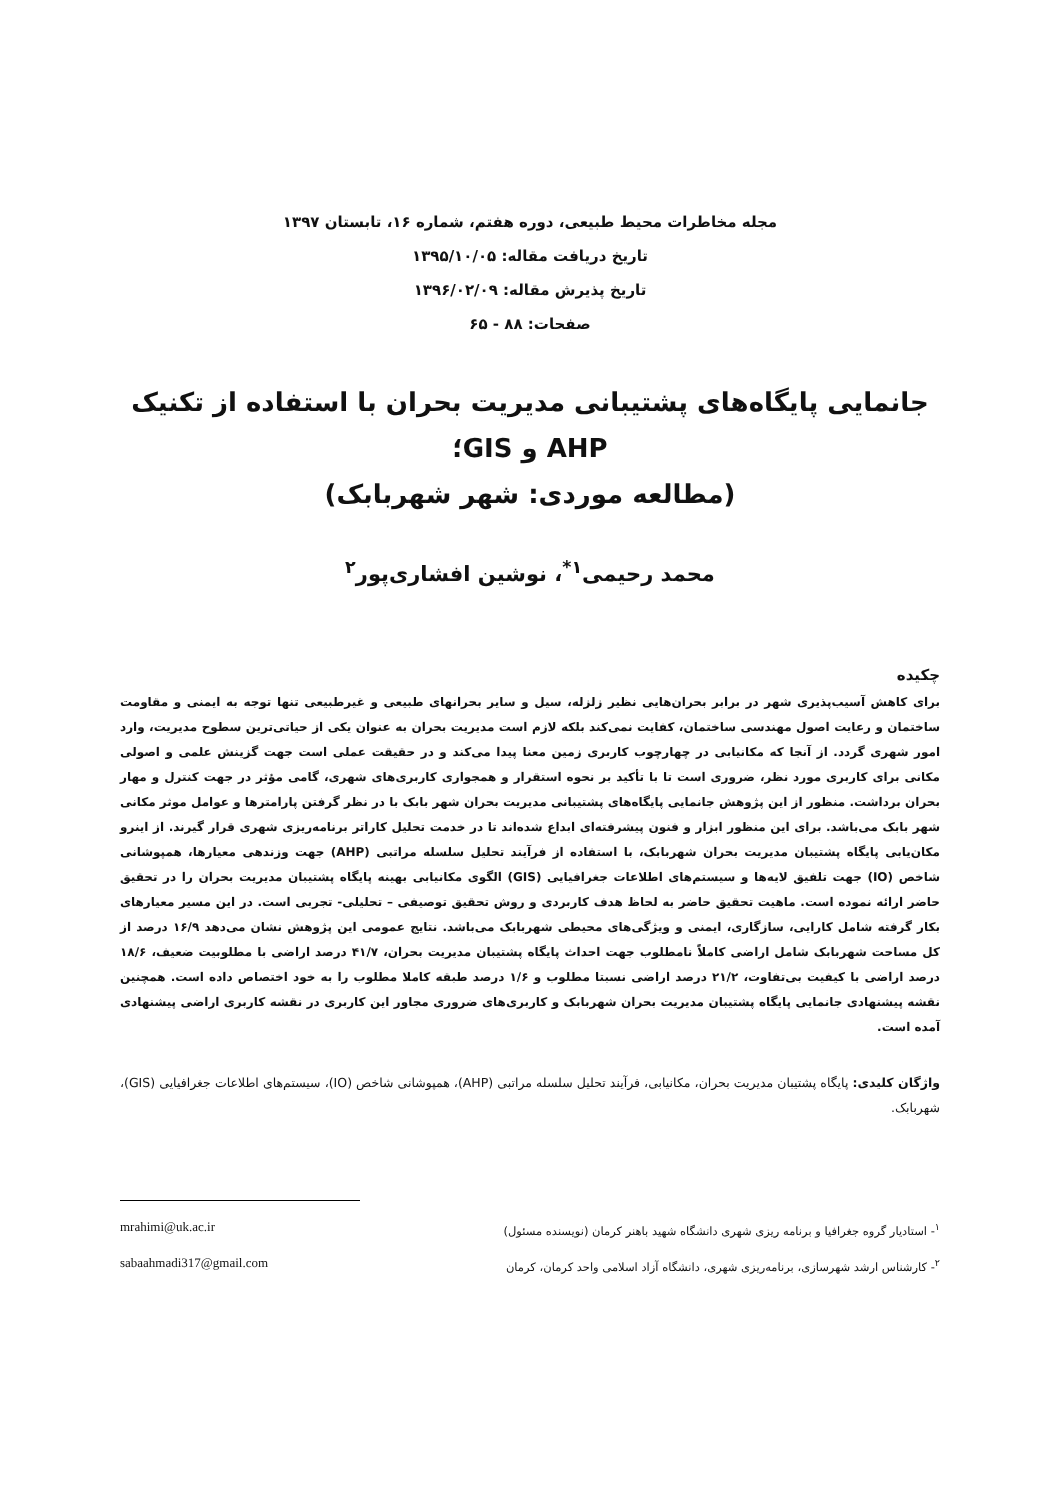مجله مخاطرات محیط طبیعی، دوره هفتم، شماره ۱۶، تابستان ۱۳۹۷
تاریخ دریافت مقاله: ۱۳۹۵/۱۰/۰۵
تاریخ پذیرش مقاله: ۱۳۹۶/۰۲/۰۹
صفحات: ۸۸ - ۶۵
جانمایی پایگاه‌های پشتیبانی مدیریت بحران با استفاده از تکنیک AHP و GIS؛
(مطالعه موردی: شهر شهربابک)
محمد رحیمی<sup>۱*</sup>، نوشین افشاری‌پور<sup>۲</sup>
چکیده
برای کاهش آسیب‌پذیری شهر در برابر بحران‌هایی نظیر زلزله، سیل و سایر بحرانهای طبیعی و غیرطبیعی تنها توجه به ایمنی و مقاومت ساختمان و رعایت اصول مهندسی ساختمان، کفایت نمی‌کند بلکه لازم است مدیریت بحران به عنوان یکی از حیاتی‌ترین سطوح مدیریت، وارد امور شهری گردد. از آنجا که مکانیابی در چهارچوب کاربری زمین معنا پیدا می‌کند و در حقیقت عملی است جهت گزینش علمی و اصولی مکانی برای کاربری مورد نظر، ضروری است تا با تأکید بر نحوه استقرار و همجواری کاربری‌های شهری، گامی مؤثر در جهت کنترل و مهار بحران برداشت. منظور از این پژوهش جانمایی پایگاه‌های پشتیبانی مدیریت بحران شهر بابک با در نظر گرفتن پارامترها و عوامل موثر مکانی شهر بابک می‌باشد. برای این منظور ابزار و فنون پیشرفته‌ای ابداع شده‌اند تا در خدمت تحلیل کاراتر برنامه‌ریزی شهری قرار گیرند. از اینرو مکان‌یابی پایگاه پشتیبان مدیریت بحران شهربابک، با استفاده از فرآیند تحلیل سلسله مراتبی (AHP) جهت وزندهی معیارها، همپوشانی شاخص (IO) جهت تلفیق لایه‌ها و سیستم‌های اطلاعات جغرافیایی (GIS) الگوی مکانیابی بهینه پایگاه پشتیبان مدیریت بحران را در تحقیق حاضر ارائه نموده است. ماهیت تحقیق حاضر به لحاظ هدف کاربردی و روش تحقیق توصیفی – تحلیلی- تجربی است. در این مسیر معیارهای بکار گرفته شامل کارایی، سازگاری، ایمنی و ویژگی‌های محیطی شهربابک می‌باشد. نتایج عمومی این پژوهش نشان می‌دهد ۱۶/۹ درصد از کل مساحت شهربابک شامل اراضی کاملاً نامطلوب جهت احداث پایگاه پشتیبان مدیریت بحران، ۴۱/۷ درصد اراضی با مطلوبیت ضعیف، ۱۸/۶ درصد اراضی با کیفیت بی‌تفاوت، ۲۱/۲ درصد اراضی نسبتا مطلوب و ۱/۶ درصد طبقه کاملا مطلوب را به خود اختصاص داده است. همچنین نقشه پیشنهادی جانمایی پایگاه پشتیبان مدیریت بحران شهربابک و کاربری‌های ضروری مجاور این کاربری در نقشه کاربری اراضی پیشنهادی آمده است.
واژگان کلیدی: پایگاه پشتیبان مدیریت بحران، مکانیابی، فرآیند تحلیل سلسله مراتبی (AHP)، همپوشانی شاخص (IO)، سیستم‌های اطلاعات جغرافیایی (GIS)، شهربابک.
<sup>۱</sup>- استادیار گروه جغرافیا و برنامه ریزی شهری دانشگاه شهید باهنر کرمان (نویسنده مسئول) mrahimi@uk.ac.ir
<sup>۲</sup>- کارشناس ارشد شهرسازی، برنامه‌ریزی شهری، دانشگاه آزاد اسلامی واحد کرمان، کرمان sabaahmadi317@gmail.com